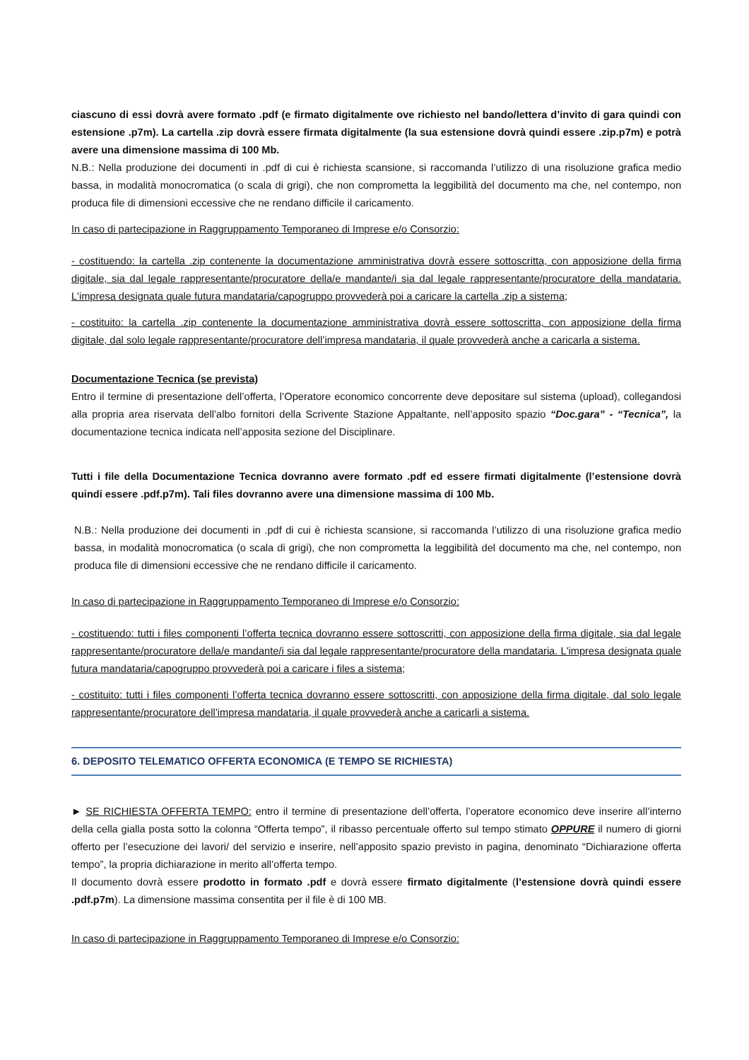ciascuno di essi dovrà avere formato .pdf (e firmato digitalmente ove richiesto nel bando/lettera d’invito di gara quindi con estensione .p7m). La cartella .zip dovrà essere firmata digitalmente (la sua estensione dovrà quindi essere .zip.p7m) e potrà avere una dimensione massima di 100 Mb.
N.B.: Nella produzione dei documenti in .pdf di cui è richiesta scansione, si raccomanda l’utilizzo di una risoluzione grafica medio bassa, in modalità monocromatica (o scala di grigi), che non comprometta la leggibilità del documento ma che, nel contempo, non produca file di dimensioni eccessive che ne rendano difficile il caricamento.
In caso di partecipazione in Raggruppamento Temporaneo di Imprese e/o Consorzio:
- costituendo: la cartella .zip contenente la documentazione amministrativa dovrà essere sottoscritta, con apposizione della firma digitale, sia dal legale rappresentante/procuratore della/e mandante/i sia dal legale rappresentante/procuratore della mandataria. L'impresa designata quale futura mandataria/capogruppo provvederà poi a caricare la cartella .zip a sistema;
- costituito: la cartella .zip contenente la documentazione amministrativa dovrà essere sottoscritta, con apposizione della firma digitale, dal solo legale rappresentante/procuratore dell’impresa mandataria, il quale provvederà anche a caricarla a sistema.
Documentazione Tecnica (se prevista)
Entro il termine di presentazione dell’offerta, l’Operatore economico concorrente deve depositare sul sistema (upload), collegandosi alla propria area riservata dell’albo fornitori della Scrivente Stazione Appaltante, nell’apposito spazio “Doc.gara” - “Tecnica”, la documentazione tecnica indicata nell’apposita sezione del Disciplinare.
Tutti i file della Documentazione Tecnica dovranno avere formato .pdf ed essere firmati digitalmente (l’estensione dovrà quindi essere .pdf.p7m). Tali files dovranno avere una dimensione massima di 100 Mb.
N.B.: Nella produzione dei documenti in .pdf di cui è richiesta scansione, si raccomanda l’utilizzo di una risoluzione grafica medio bassa, in modalità monocromatica (o scala di grigi), che non comprometta la leggibilità del documento ma che, nel contempo, non produca file di dimensioni eccessive che ne rendano difficile il caricamento.
In caso di partecipazione in Raggruppamento Temporaneo di Imprese e/o Consorzio:
- costituendo: tutti i files componenti l’offerta tecnica dovranno essere sottoscritti, con apposizione della firma digitale, sia dal legale rappresentante/procuratore della/e mandante/i sia dal legale rappresentante/procuratore della mandataria. L'impresa designata quale futura mandataria/capogruppo provvederà poi a caricare i files a sistema;
- costituito: tutti i files componenti l’offerta tecnica dovranno essere sottoscritti, con apposizione della firma digitale, dal solo legale rappresentante/procuratore dell’impresa mandataria, il quale provvederà anche a caricarli a sistema.
6. DEPOSITO TELEMATICO OFFERTA ECONOMICA (E TEMPO SE RICHIESTA)
► SE RICHIESTA OFFERTA TEMPO: entro il termine di presentazione dell’offerta, l’operatore economico deve inserire all’interno della cella gialla posta sotto la colonna “Offerta tempo”, il ribasso percentuale offerto sul tempo stimato OPPURE il numero di giorni offerto per l’esecuzione dei lavori/ del servizio e inserire, nell’apposito spazio previsto in pagina, denominato “Dichiarazione offerta tempo”, la propria dichiarazione in merito all’offerta tempo.
Il documento dovrà essere prodotto in formato .pdf e dovrà essere firmato digitalmente (l’estensione dovrà quindi essere .pdf.p7m). La dimensione massima consentita per il file è di 100 MB.
In caso di partecipazione in Raggruppamento Temporaneo di Imprese e/o Consorzio: